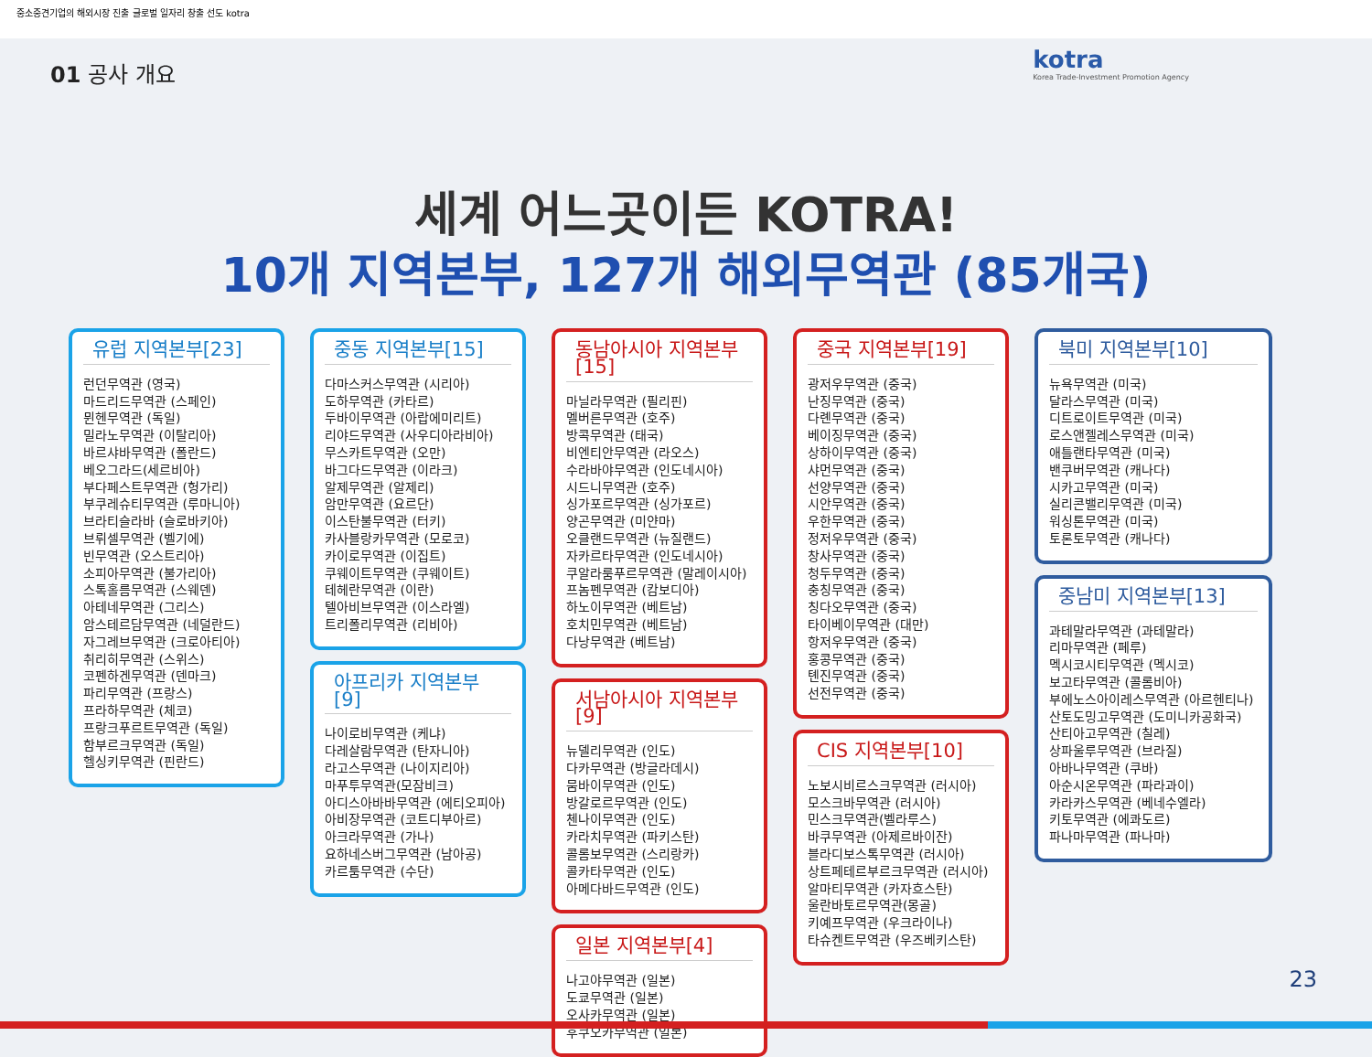중소중견기업의 해외시장 진출 글로벌 일자리 창출 선도 kotra
01 공사 개요
kotra
Korea Trade-Investment Promotion Agency
세계 어느곳이든 KOTRA!
10개 지역본부, 127개 해외무역관 (85개국)
유럽 지역본부[23]
런던무역관 (영국)
마드리드무역관 (스페인)
뮌헨무역관 (독일)
밀라노무역관 (이탈리아)
바르샤바무역관 (폴란드)
베오그라드(세르비아)
부다페스트무역관 (헝가리)
부쿠레슈티무역관 (루마니아)
브라티슬라바 (슬로바키아)
브뤼셀무역관 (벨기에)
빈무역관 (오스트리아)
소피아무역관 (불가리아)
스톡홀름무역관 (스웨덴)
아테네무역관 (그리스)
암스테르담무역관 (네덜란드)
자그레브무역관 (크로아티아)
취리히무역관 (스위스)
코펜하겐무역관 (덴마크)
파리무역관 (프랑스)
프라하무역관 (체코)
프랑크푸르트무역관 (독일)
함부르크무역관 (독일)
헬싱키무역관 (핀란드)
중동 지역본부[15]
다마스커스무역관 (시리아)
도하무역관 (카타르)
두바이무역관 (아랍에미리트)
리야드무역관 (사우디아라비아)
무스카트무역관 (오만)
바그다드무역관 (이라크)
알제무역관 (알제리)
암만무역관 (요르단)
이스탄불무역관 (터키)
카사블랑카무역관 (모로코)
카이로무역관 (이집트)
쿠웨이트무역관 (쿠웨이트)
테헤란무역관 (이란)
텔아비브무역관 (이스라엘)
트리폴리무역관 (리비아)
아프리카 지역본부[9]
나이로비무역관 (케냐)
다레살람무역관 (탄자니아)
라고스무역관 (나이지리아)
마푸투무역관(모잠비크)
아디스아바바무역관 (에티오피아)
아비장무역관 (코트디부아르)
아크라무역관 (가나)
요하네스버그무역관 (남아공)
카르툼무역관 (수단)
동남아시아 지역본부[15]
마닐라무역관 (필리핀)
멜버른무역관 (호주)
방콕무역관 (태국)
비엔티안무역관 (라오스)
수라바야무역관 (인도네시아)
시드니무역관 (호주)
싱가포르무역관 (싱가포르)
양곤무역관 (미얀마)
오클랜드무역관 (뉴질랜드)
자카르타무역관 (인도네시아)
쿠알라룸푸르무역관 (말레이시아)
프놈펜무역관 (캄보디아)
하노이무역관 (베트남)
호치민무역관 (베트남)
다낭무역관 (베트남)
서남아시아 지역본부[9]
뉴델리무역관 (인도)
다카무역관 (방글라데시)
뭄바이무역관 (인도)
방갈로르무역관 (인도)
첸나이무역관 (인도)
카라치무역관 (파키스탄)
콜롬보무역관 (스리랑카)
콜카타무역관 (인도)
아메다바드무역관 (인도)
일본 지역본부[4]
나고야무역관 (일본)
도쿄무역관 (일본)
오사카무역관 (일본)
후쿠오카무역관 (일본)
중국 지역본부[19]
광저우무역관 (중국)
난징무역관 (중국)
다롄무역관 (중국)
베이징무역관 (중국)
상하이무역관 (중국)
샤먼무역관 (중국)
선양무역관 (중국)
시안무역관 (중국)
우한무역관 (중국)
정저우무역관 (중국)
창사무역관 (중국)
청두무역관 (중국)
충칭무역관 (중국)
칭다오무역관 (중국)
타이베이무역관 (대만)
항저우무역관 (중국)
홍콩무역관 (중국)
톈진무역관 (중국)
선전무역관 (중국)
CIS 지역본부[10]
노보시비르스크무역관 (러시아)
모스크바무역관 (러시아)
민스크무역관(벨라루스)
바쿠무역관 (아제르바이잔)
블라디보스톡무역관 (러시아)
상트페테르부르크무역관 (러시아)
알마티무역관 (카자흐스탄)
울란바토르무역관(몽골)
키예프무역관 (우크라이나)
타슈켄트무역관 (우즈베키스탄)
북미 지역본부[10]
뉴욕무역관 (미국)
달라스무역관 (미국)
디트로이트무역관 (미국)
로스앤젤레스무역관 (미국)
애틀랜타무역관 (미국)
밴쿠버무역관 (캐나다)
시카고무역관 (미국)
실리콘밸리무역관 (미국)
워싱톤무역관 (미국)
토론토무역관 (캐나다)
중남미 지역본부[13]
과테말라무역관 (과테말라)
리마무역관 (페루)
멕시코시티무역관 (멕시코)
보고타무역관 (콜롬비아)
부에노스아이레스무역관 (아르헨티나)
산토도밍고무역관 (도미니카공화국)
산티아고무역관 (칠레)
상파울루무역관 (브라질)
아바나무역관 (쿠바)
아순시온무역관 (파라과이)
카라카스무역관 (베네수엘라)
키토무역관 (에콰도르)
파나마무역관 (파나마)
23